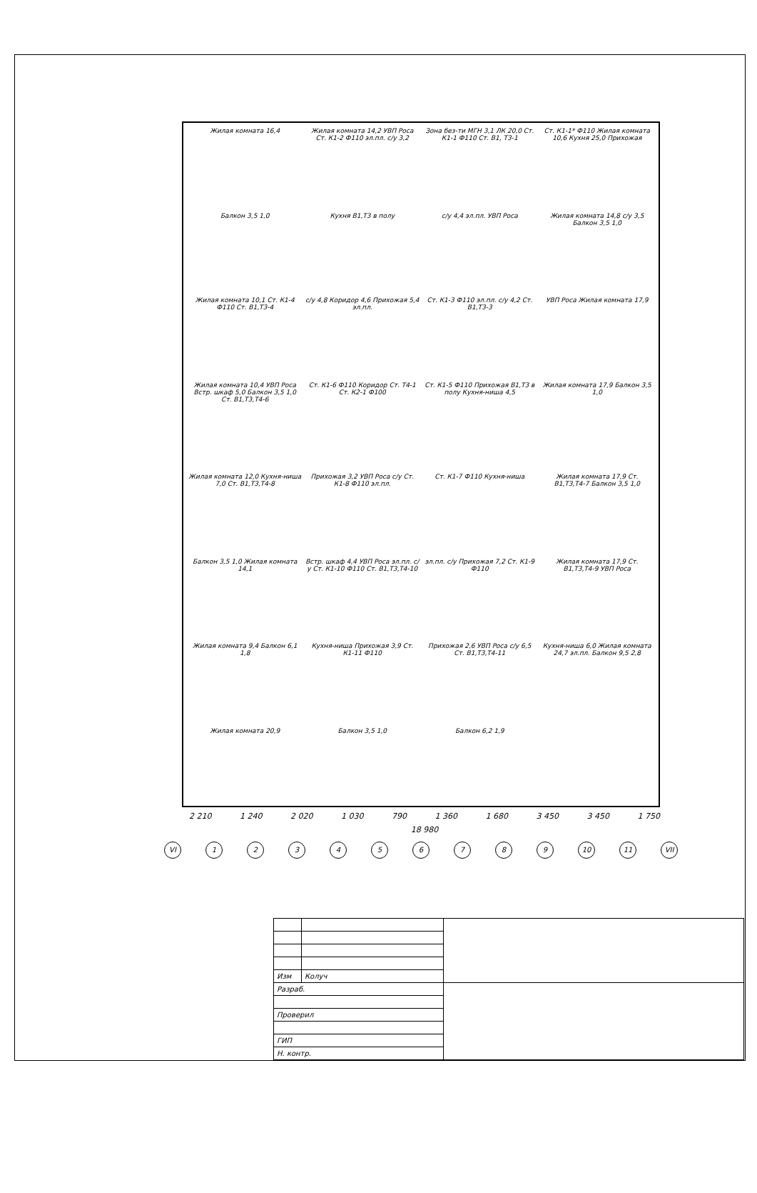Жилая комната 16,4
Жилая комната 14,2 УВП Роса Ст. К1-2 Ф110 эл.пл. с/у 3,2
Зона без-ти МГН 3,1 ЛК 20,0 Ст. К1-1 Ф110 Ст. В1, Т3-1
Ст. К1-1* Ф110 Жилая комната 10,6 Кухня 25,0 Прихожая
Балкон 3,5 1,0
Кухня В1,Т3 в полу
с/у 4,4 эл.пл. УВП Роса
Жилая комната 14,8 с/у 3,5 Балкон 3,5 1,0
Жилая комната 10,1 Ст. К1-4 Ф110 Ст. В1,Т3-4
с/у 4,8 Коридор 4,6 Прихожая 5,4 эл.пл.
Ст. К1-3 Ф110 эл.пл. с/у 4,2 Ст. В1,Т3-3
УВП Роса Жилая комната 17,9
Жилая комната 10,4 УВП Роса Встр. шкаф 5,0 Балкон 3,5 1,0 Ст. В1,Т3,Т4-6
Ст. К1-6 Ф110 Коридор Ст. Т4-1 Ст. К2-1 Ф100
Ст. К1-5 Ф110 Прихожая В1,Т3 в полу Кухня-ниша 4,5
Жилая комната 17,9 Балкон 3,5 1,0
Жилая комната 12,0 Кухня-ниша 7,0 Ст. В1,Т3,Т4-8
Прихожая 3,2 УВП Роса с/у Ст. К1-8 Ф110 эл.пл.
Ст. К1-7 Ф110 Кухня-ниша
Жилая комната 17,9 Ст. В1,Т3,Т4-7 Балкон 3,5 1,0
Балкон 3,5 1,0 Жилая комната 14,1
Встр. шкаф 4,4 УВП Роса эл.пл. с/у Ст. К1-10 Ф110 Ст. В1,Т3,Т4-10
эл.пл. с/у Прихожая 7,2 Ст. К1-9 Ф110
Жилая комната 17,9 Ст. В1,Т3,Т4-9 УВП Роса
Жилая комната 9,4 Балкон 6,1 1,8
Кухня-ниша Прихожая 3,9 Ст. К1-11 Ф110
Прихожая 2,6 УВП Роса с/у 6,5 Ст. В1,Т3,Т4-11
Кухня-ниша 6,0 Жилая комната 24,7 эл.пл. Балкон 9,5 2,8
Жилая комната 20,9
Балкон 3,5 1,0
Балкон 6,2 1,9
2 210 1 240 2 020 1 030 790 1 360 1 680 3 450 3 450 1 750
18 980
VI 1 2 3 4 5 6 7 8 9 10 11 VII
| Изм | Колуч | |
| Разраб. | | |
| Проверил | | |
| ГИП | | |
| Н. контр. | | |